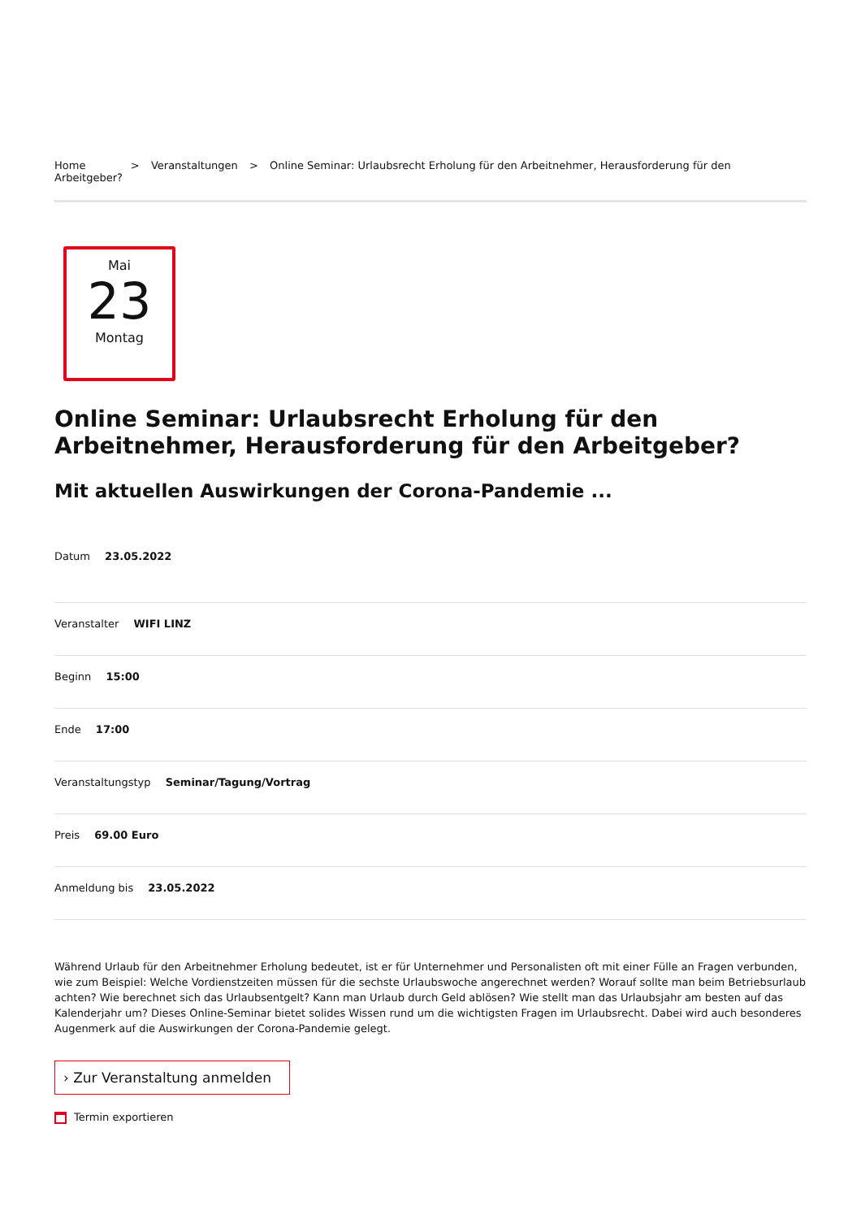Home > Veranstaltungen > Online Seminar: Urlaubsrecht Erholung für den Arbeitnehmer, Herausforderung für den Arbeitgeber?
Mai
23
Montag
Online Seminar: Urlaubsrecht Erholung für den Arbeitnehmer, Herausforderung für den Arbeitgeber?
Mit aktuellen Auswirkungen der Corona-Pandemie ...
Datum 23.05.2022
Veranstalter WIFI LINZ
Beginn 15:00
Ende 17:00
Veranstaltungstyp Seminar/Tagung/Vortrag
Preis 69.00 Euro
Anmeldung bis 23.05.2022
Während Urlaub für den Arbeitnehmer Erholung bedeutet, ist er für Unternehmer und Personalisten oft mit einer Fülle an Fragen verbunden, wie zum Beispiel: Welche Vordienstzeiten müssen für die sechste Urlaubswoche angerechnet werden? Worauf sollte man beim Betriebsurlaub achten? Wie berechnet sich das Urlaubsentgelt? Kann man Urlaub durch Geld ablösen? Wie stellt man das Urlaubsjahr am besten auf das Kalenderjahr um? Dieses Online-Seminar bietet solides Wissen rund um die wichtigsten Fragen im Urlaubsrecht. Dabei wird auch besonderes Augenmerk auf die Auswirkungen der Corona-Pandemie gelegt.
› Zur Veranstaltung anmelden
Termin exportieren